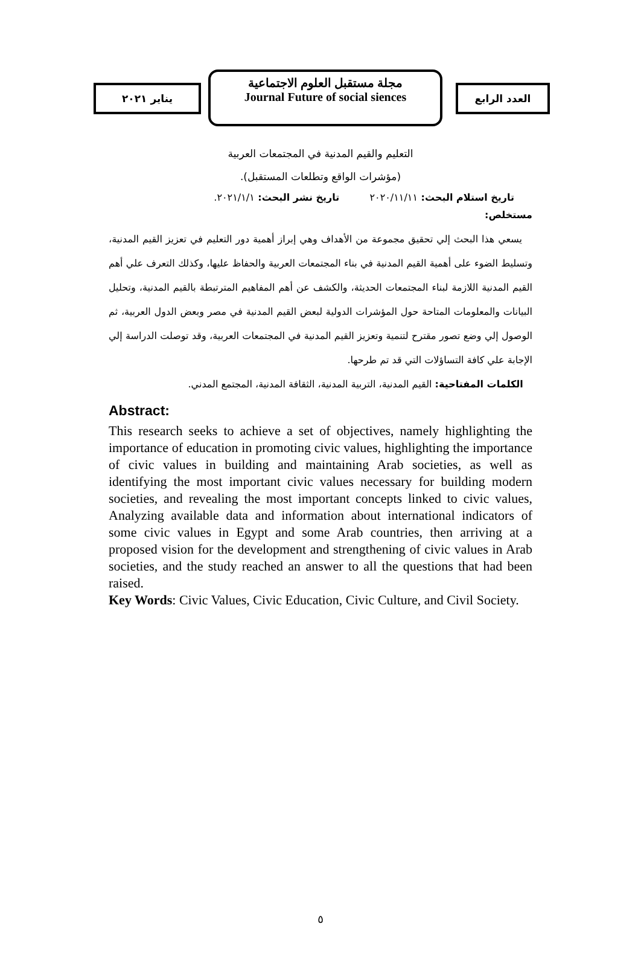العدد الرابع
مجلة مستقبل العلوم الاجتماعية
Journal Future of social siences
يناير ٢٠٢١
التعليم والقيم المدنية في المجتمعات العربية
(مؤشرات الواقع وتطلعات المستقبل).
تاريخ استلام البحث: ٢٠٢٠/١١/١١ تاريخ نشر البحث: ٢٠٢١/١/١.
مستخلص:
يسعي هذا البحث إلي تحقيق مجموعة من الأهداف وهي إبراز أهمية دور التعليم في تعزيز القيم المدنية، وتسليط الضوء على أهمية القيم المدنية في بناء المجتمعات العربية والحفاظ عليها، وكذلك التعرف علي أهم القيم المدنية اللازمة لبناء المجتمعات الحديثة، والكشف عن أهم المفاهيم المترتبطة بالقيم المدنية، وتحليل البيانات والمعلومات المتاحة حول المؤشرات الدولية لبعض القيم المدنية في مصر وبعض الدول العربية، ثم الوصول إلي وضع تصور مقترح لتنمية وتعزيز القيم المدنية في المجتمعات العربية، وقد توصلت الدراسة إلي الإجابة علي كافة التساؤلات التي قد تم طرحها.
الكلمات المفتاحية: القيم المدنية، التربية المدنية، الثقافة المدنية، المجتمع المدني.
Abstract:
This research seeks to achieve a set of objectives, namely highlighting the importance of education in promoting civic values, highlighting the importance of civic values in building and maintaining Arab societies, as well as identifying the most important civic values necessary for building modern societies, and revealing the most important concepts linked to civic values, Analyzing available data and information about international indicators of some civic values in Egypt and some Arab countries, then arriving at a proposed vision for the development and strengthening of civic values in Arab societies, and the study reached an answer to all the questions that had been raised.
Key Words: Civic Values, Civic Education, Civic Culture, and Civil Society.
٥